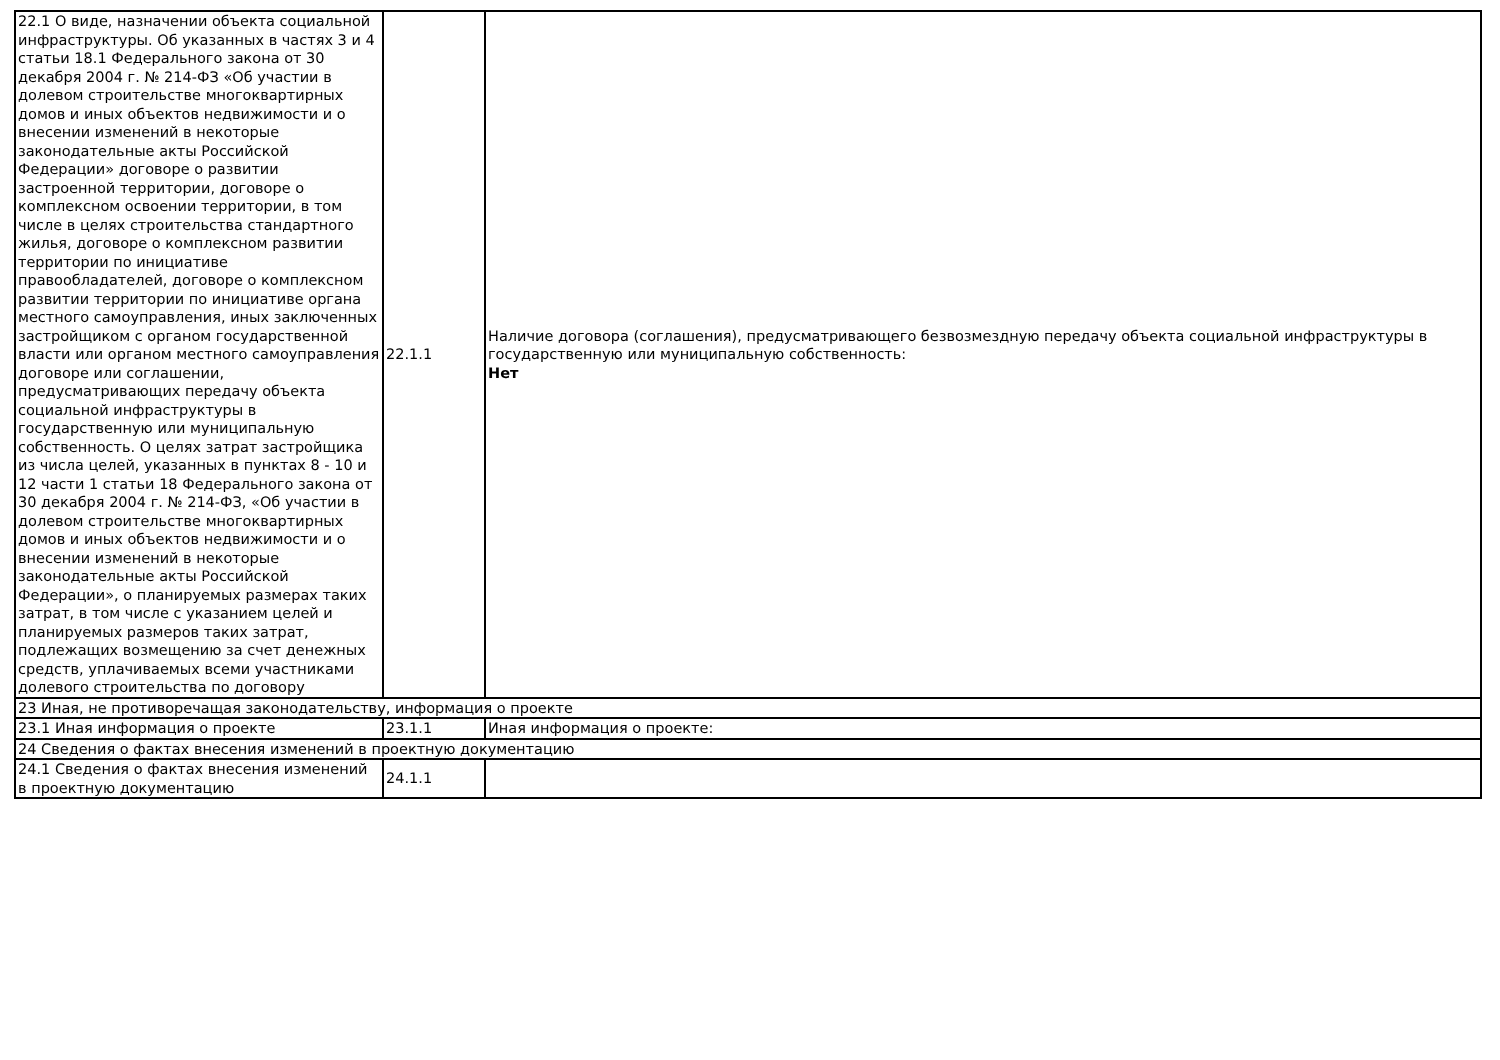| 22.1 О виде, назначении объекта социальной инфраструктуры. Об указанных в частях 3 и 4 статьи 18.1 Федерального закона от 30 декабря 2004 г. № 214-ФЗ «Об участии в долевом строительстве многоквартирных домов и иных объектов недвижимости и о внесении изменений в некоторые законодательные акты Российской Федерации» договоре о развитии застроенной территории, договоре о комплексном освоении территории, в том числе в целях строительства стандартного жилья, договоре о комплексном развитии территории по инициативе правообладателей, договоре о комплексном развитии территории по инициативе органа местного самоуправления, иных заключенных застройщиком с органом государственной власти или органом местного самоуправления договоре или соглашении, предусматривающих передачу объекта социальной инфраструктуры в государственную или муниципальную собственность. О целях затрат застройщика из числа целей, указанных в пунктах 8 - 10 и 12 части 1 статьи 18 Федерального закона от 30 декабря 2004 г. № 214-ФЗ, «Об участии в долевом строительстве многоквартирных домов и иных объектов недвижимости и о внесении изменений в некоторые законодательные акты Российской Федерации», о планируемых размерах таких затрат, в том числе с указанием целей и планируемых размеров таких затрат, подлежащих возмещению за счет денежных средств, уплачиваемых всеми участниками долевого строительства по договору | 22.1.1 | Наличие договора (соглашения), предусматривающего безвозмездную передачу объекта социальной инфраструктуры в государственную или муниципальную собственность: Нет |
| 23 Иная, не противоречащая законодательству, информация о проекте | | |
| 23.1 Иная информация о проекте | 23.1.1 | Иная информация о проекте: |
| 24 Сведения о фактах внесения изменений в проектную документацию | | |
| 24.1 Сведения о фактах внесения изменений в проектную документацию | 24.1.1 | |